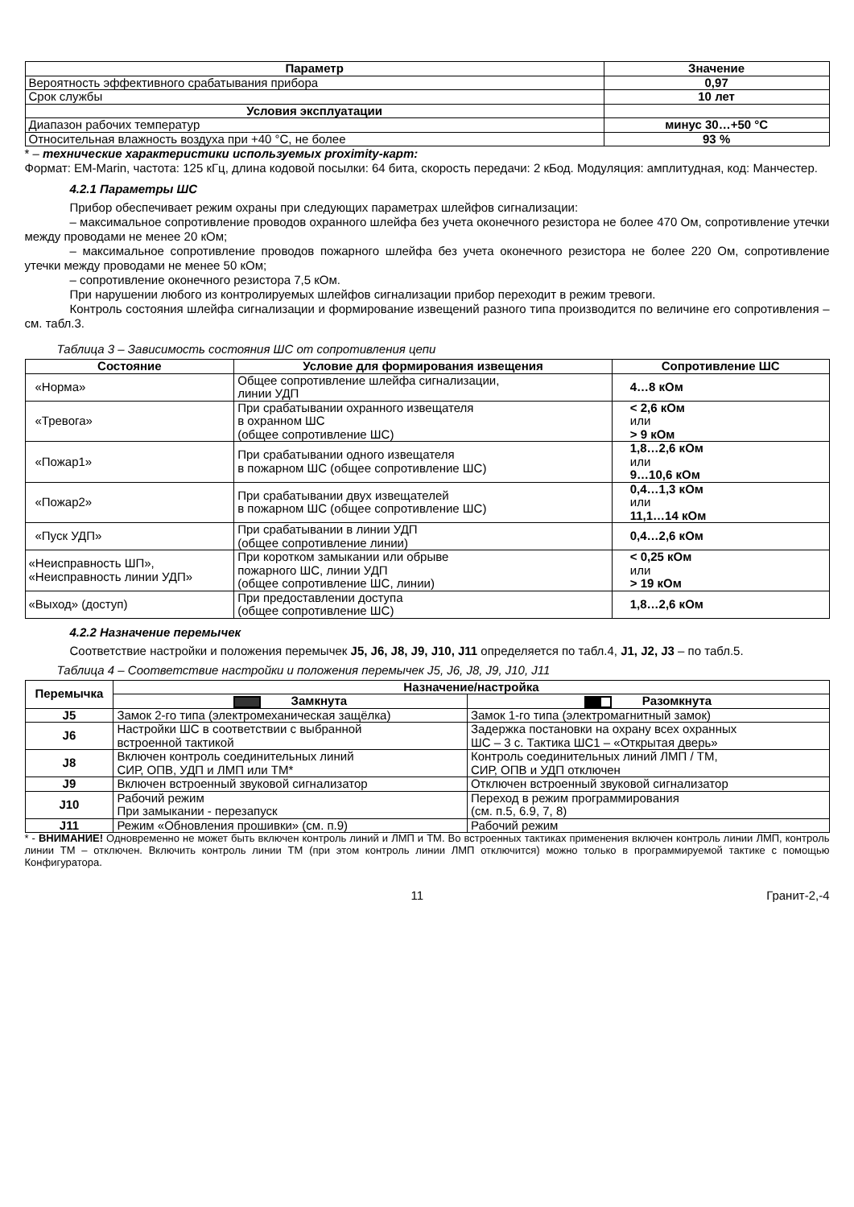| Параметр | Значение |
| --- | --- |
| Вероятность эффективного срабатывания прибора | 0,97 |
| Срок службы | 10 лет |
| Условия эксплуатации | |
| Диапазон рабочих температур | минус 30…+50 °С |
| Относительная влажность воздуха при +40 °С, не более | 93 % |
* – технические характеристики используемых proximity-карт:
Формат: EM-Marin, частота: 125 кГц, длина кодовой посылки: 64 бита, скорость передачи: 2 кБод. Модуляция: амплитудная, код: Манчестер.
4.2.1 Параметры ШС
Прибор обеспечивает режим охраны при следующих параметрах шлейфов сигнализации:
– максимальное сопротивление проводов охранного шлейфа без учета оконечного резистора не более 470 Ом, сопротивление утечки между проводами не менее 20 кОм;
– максимальное сопротивление проводов пожарного шлейфа без учета оконечного резистора не более 220 Ом, сопротивление утечки между проводами не менее 50 кОм;
– сопротивление оконечного резистора 7,5 кОм.
При нарушении любого из контролируемых шлейфов сигнализации прибор переходит в режим тревоги.
Контроль состояния шлейфа сигнализации и формирование извещений разного типа производится по величине его сопротивления – см. табл.3.
Таблица 3 – Зависимость состояния ШС от сопротивления цепи
| Состояние | Условие для формирования извещения | Сопротивление ШС |
| --- | --- | --- |
| «Норма» | Общее сопротивление шлейфа сигнализации, линии УДП | 4…8 кОм |
| «Тревога» | При срабатывании охранного извещателя в охранном ШС (общее сопротивление ШС) | < 2,6 кОм или > 9 кОм |
| «Пожар1» | При срабатывании одного извещателя в пожарном ШС (общее сопротивление ШС) | 1,8…2,6 кОм или 9…10,6 кОм |
| «Пожар2» | При срабатывании двух извещателей в пожарном ШС (общее сопротивление ШС) | 0,4…1,3 кОм или 11,1…14 кОм |
| «Пуск УДП» | При срабатывании в линии УДП (общее сопротивление линии) | 0,4…2,6 кОм |
| «Неисправность ШП», «Неисправность линии УДП» | При коротком замыкании или обрыве пожарного ШС, линии УДП (общее сопротивление ШС, линии) | < 0,25 кОм или > 19 кОм |
| «Выход» (доступ) | При предоставлении доступа (общее сопротивление ШС) | 1,8…2,6 кОм |
4.2.2 Назначение перемычек
Соответствие настройки и положения перемычек J5, J6, J8, J9, J10, J11 определяется по табл.4, J1, J2, J3 – по табл.5.
Таблица 4 – Соответствие настройки и положения перемычек J5, J6, J8, J9, J10, J11
| Перемычка | Назначение/настройка | |
| --- | --- | --- |
| | Замкнута | Разомкнута |
| J5 | Замок 2-го типа (электромеханическая защёлка) | Замок 1-го типа (электромагнитный замок) |
| J6 | Настройки ШС в соответствии с выбранной встроенной тактикой | Задержка постановки на охрану всех охранных ШС – 3 с. Тактика ШС1 – «Открытая дверь» |
| J8 | Включен контроль соединительных линий СИР, ОПВ, УДП и ЛМП или ТМ* | Контроль соединительных линий ЛМП / ТМ, СИР, ОПВ и УДП отключен |
| J9 | Включен встроенный звуковой сигнализатор | Отключен встроенный звуковой сигнализатор |
| J10 | Рабочий режим При замыкании - перезапуск | Переход в режим программирования (см. п.5, 6.9, 7, 8) |
| J11 | Режим «Обновления прошивки» (см. п.9) | Рабочий режим |
* - ВНИМАНИЕ! Одновременно не может быть включен контроль линий и ЛМП и ТМ. Во встроенных тактиках применения включен контроль линии ЛМП, контроль линии ТМ – отключен. Включить контроль линии ТМ (при этом контроль линии ЛМП отключится) можно только в программируемой тактике с помощью Конфигуратора.
11 Гранит-2,-4